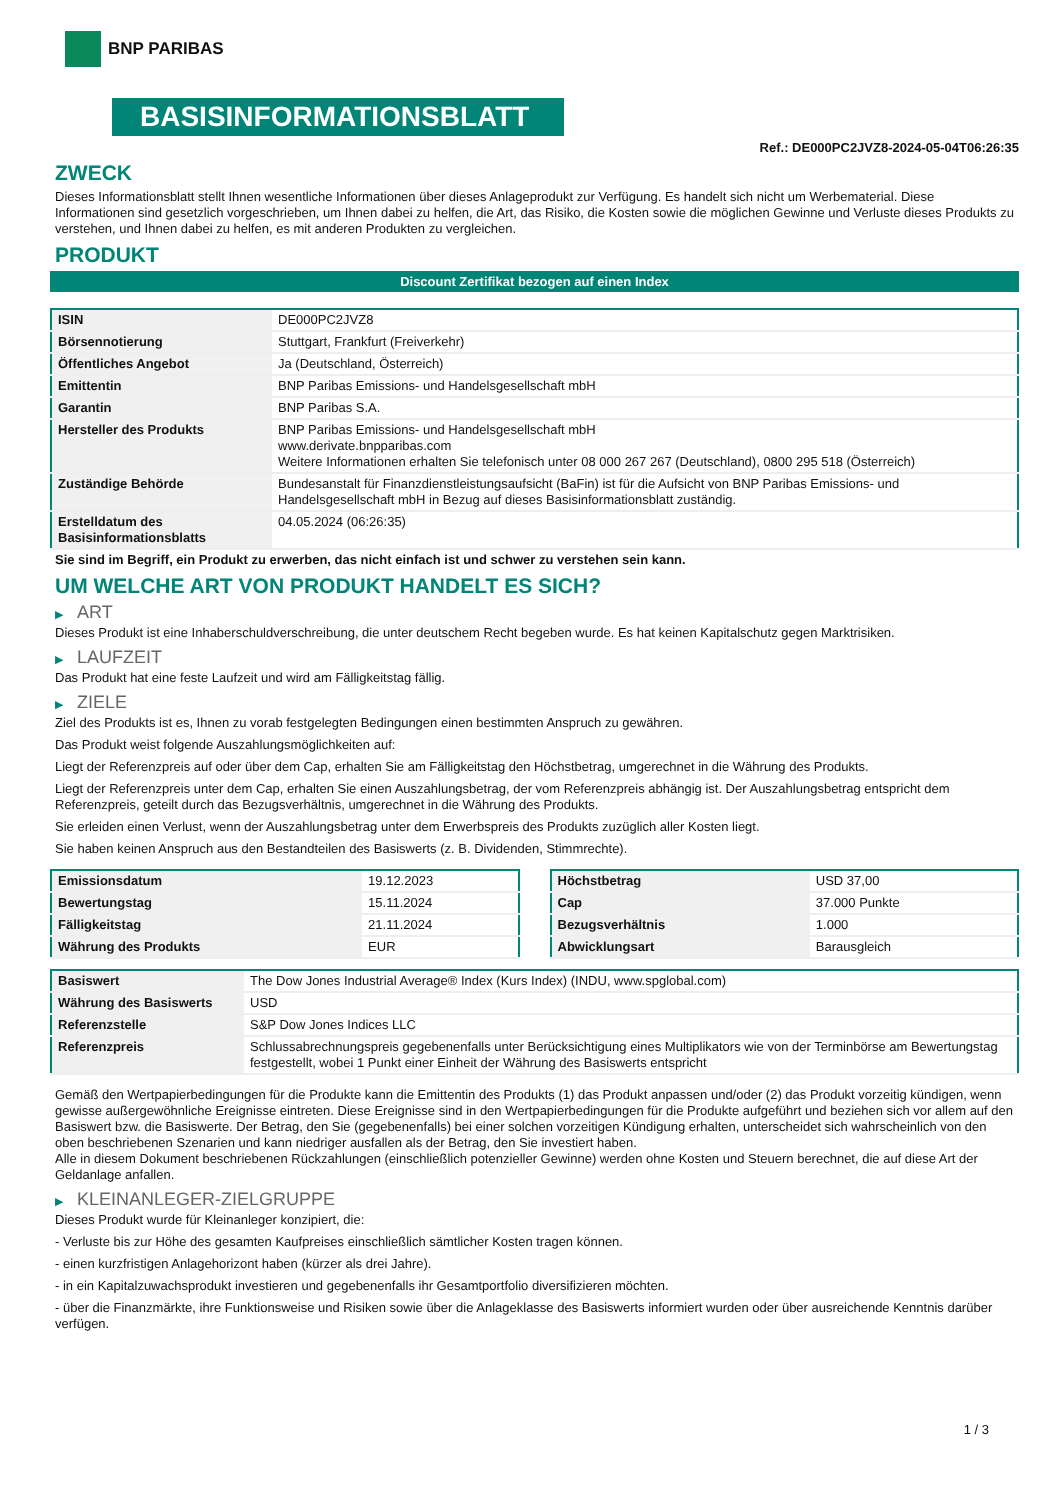BNP PARIBAS
BASISINFORMATIONSBLATT
Ref.: DE000PC2JVZ8-2024-05-04T06:26:35
ZWECK
Dieses Informationsblatt stellt Ihnen wesentliche Informationen über dieses Anlageprodukt zur Verfügung. Es handelt sich nicht um Werbematerial. Diese Informationen sind gesetzlich vorgeschrieben, um Ihnen dabei zu helfen, die Art, das Risiko, die Kosten sowie die möglichen Gewinne und Verluste dieses Produkts zu verstehen, und Ihnen dabei zu helfen, es mit anderen Produkten zu vergleichen.
PRODUKT
Discount Zertifikat bezogen auf einen Index
| ISIN | DE000PC2JVZ8 |
| Börsennotierung | Stuttgart, Frankfurt (Freiverkehr) |
| Öffentliches Angebot | Ja (Deutschland, Österreich) |
| Emittentin | BNP Paribas Emissions- und Handelsgesellschaft mbH |
| Garantin | BNP Paribas S.A. |
| Hersteller des Produkts | BNP Paribas Emissions- und Handelsgesellschaft mbH www.derivate.bnpparibas.com Weitere Informationen erhalten Sie telefonisch unter 08 000 267 267 (Deutschland), 0800 295 518 (Österreich) |
| Zuständige Behörde | Bundesanstalt für Finanzdienstleistungsaufsicht (BaFin) ist für die Aufsicht von BNP Paribas Emissions- und Handelsgesellschaft mbH in Bezug auf dieses Basisinformationsblatt zuständig. |
| Erstelldatum des Basisinformationsblatts | 04.05.2024 (06:26:35) |
Sie sind im Begriff, ein Produkt zu erwerben, das nicht einfach ist und schwer zu verstehen sein kann.
UM WELCHE ART VON PRODUKT HANDELT ES SICH?
▶ ART
Dieses Produkt ist eine Inhaberschuldverschreibung, die unter deutschem Recht begeben wurde. Es hat keinen Kapitalschutz gegen Marktrisiken.
▶ LAUFZEIT
Das Produkt hat eine feste Laufzeit und wird am Fälligkeitstag fällig.
▶ ZIELE
Ziel des Produkts ist es, Ihnen zu vorab festgelegten Bedingungen einen bestimmten Anspruch zu gewähren.
Das Produkt weist folgende Auszahlungsmöglichkeiten auf:
Liegt der Referenzpreis auf oder über dem Cap, erhalten Sie am Fälligkeitstag den Höchstbetrag, umgerechnet in die Währung des Produkts.
Liegt der Referenzpreis unter dem Cap, erhalten Sie einen Auszahlungsbetrag, der vom Referenzpreis abhängig ist. Der Auszahlungsbetrag entspricht dem Referenzpreis, geteilt durch das Bezugsverhältnis, umgerechnet in die Währung des Produkts.
Sie erleiden einen Verlust, wenn der Auszahlungsbetrag unter dem Erwerbspreis des Produkts zuzüglich aller Kosten liegt.
Sie haben keinen Anspruch aus den Bestandteilen des Basiswerts (z. B. Dividenden, Stimmrechte).
| Emissionsdatum | 19.12.2023 |
| Bewertungstag | 15.11.2024 |
| Fälligkeitstag | 21.11.2024 |
| Währung des Produkts | EUR |
| Höchstbetrag | USD 37,00 |
| Cap | 37.000 Punkte |
| Bezugsverhältnis | 1.000 |
| Abwicklungsart | Barausgleich |
| Basiswert | The Dow Jones Industrial Average® Index (Kurs Index) (INDU, www.spglobal.com) |
| Währung des Basiswerts | USD |
| Referenzstelle | S&P Dow Jones Indices LLC |
| Referenzpreis | Schlussabrechnungspreis gegebenenfalls unter Berücksichtigung eines Multiplikators wie von der Terminbörse am Bewertungstag festgestellt, wobei 1 Punkt einer Einheit der Währung des Basiswerts entspricht |
Gemäß den Wertpapierbedingungen für die Produkte kann die Emittentin des Produkts (1) das Produkt anpassen und/oder (2) das Produkt vorzeitig kündigen, wenn gewisse außergewöhnliche Ereignisse eintreten. Diese Ereignisse sind in den Wertpapierbedingungen für die Produkte aufgeführt und beziehen sich vor allem auf den Basiswert bzw. die Basiswerte. Der Betrag, den Sie (gegebenenfalls) bei einer solchen vorzeitigen Kündigung erhalten, unterscheidet sich wahrscheinlich von den oben beschriebenen Szenarien und kann niedriger ausfallen als der Betrag, den Sie investiert haben.
Alle in diesem Dokument beschriebenen Rückzahlungen (einschließlich potenzieller Gewinne) werden ohne Kosten und Steuern berechnet, die auf diese Art der Geldanlage anfallen.
▶ KLEINANLEGER-ZIELGRUPPE
Dieses Produkt wurde für Kleinanleger konzipiert, die:
- Verluste bis zur Höhe des gesamten Kaufpreises einschließlich sämtlicher Kosten tragen können.
- einen kurzfristigen Anlagehorizont haben (kürzer als drei Jahre).
- in ein Kapitalzuwachsprodukt investieren und gegebenenfalls ihr Gesamtportfolio diversifizieren möchten.
- über die Finanzmärkte, ihre Funktionsweise und Risiken sowie über die Anlageklasse des Basiswerts informiert wurden oder über ausreichende Kenntnis darüber verfügen.
1 / 3